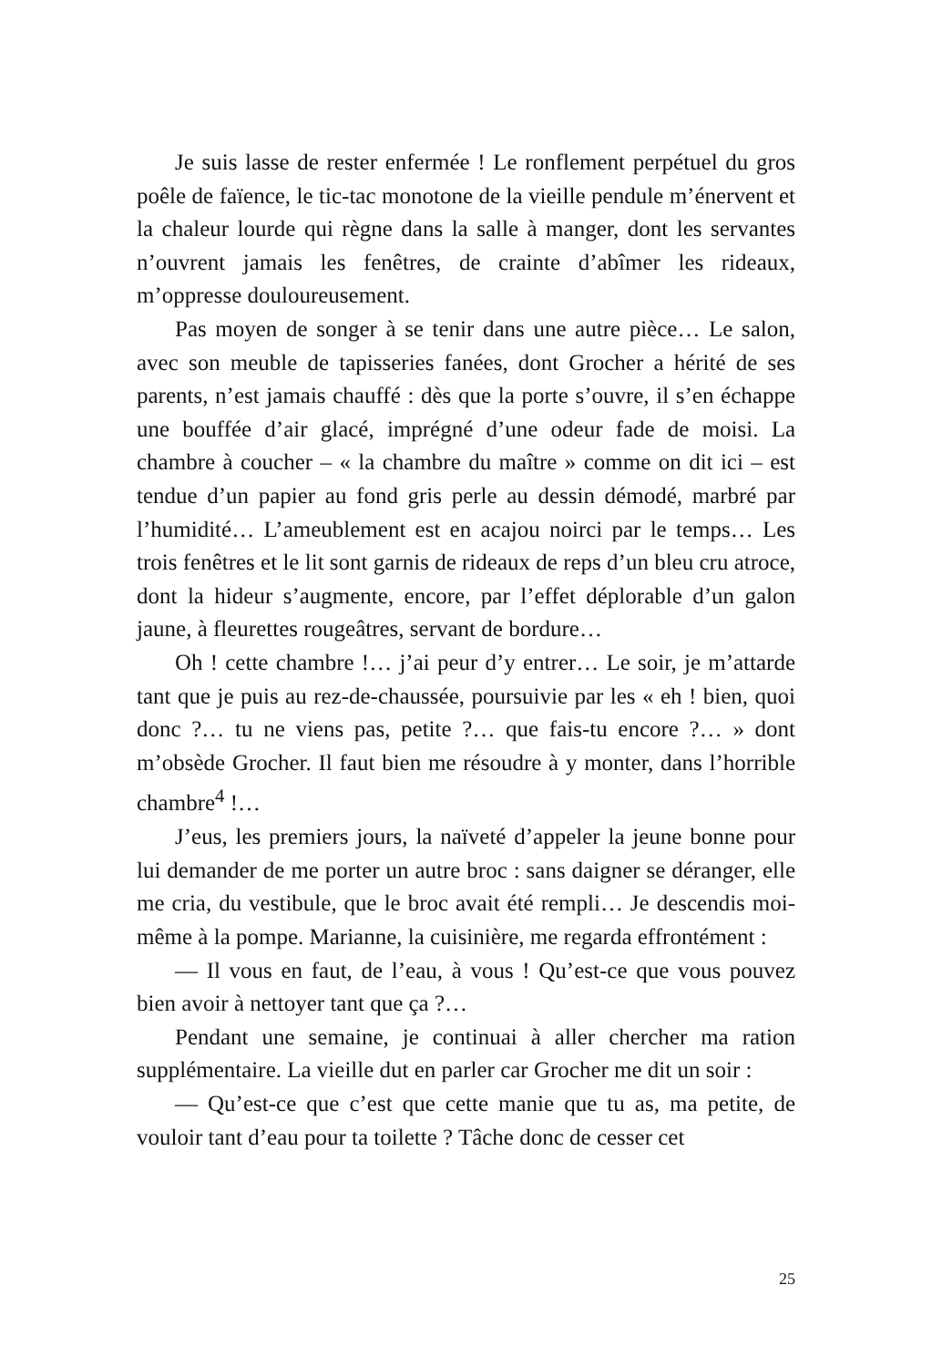Je suis lasse de rester enfermée ! Le ronflement perpétuel du gros poêle de faïence, le tic-tac monotone de la vieille pendule m’énervent et la chaleur lourde qui règne dans la salle à manger, dont les servantes n’ouvrent jamais les fenêtres, de crainte d’abîmer les rideaux, m’oppresse douloureusement.
Pas moyen de songer à se tenir dans une autre pièce… Le salon, avec son meuble de tapisseries fanées, dont Grocher a hérité de ses parents, n’est jamais chauffé : dès que la porte s’ouvre, il s’en échappe une bouffée d’air glacé, imprégné d’une odeur fade de moisi. La chambre à coucher – « la chambre du maître » comme on dit ici – est tendue d’un papier au fond gris perle au dessin démodé, marbré par l’humidité… L’ameublement est en acajou noirci par le temps… Les trois fenêtres et le lit sont garnis de rideaux de reps d’un bleu cru atroce, dont la hideur s’augmente, encore, par l’effet déplorable d’un galon jaune, à fleurettes rougeâtres, servant de bordure…
Oh ! cette chambre !… j’ai peur d’y entrer… Le soir, je m’attarde tant que je puis au rez-de-chaussée, poursuivie par les « eh ! bien, quoi donc ?… tu ne viens pas, petite ?… que fais-tu encore ?… » dont m’obsède Grocher. Il faut bien me résoudre à y monter, dans l’horrible chambre<sup>4</sup> !…
J’eus, les premiers jours, la naïveté d’appeler la jeune bonne pour lui demander de me porter un autre broc : sans daigner se déranger, elle me cria, du vestibule, que le broc avait été rempli… Je descendis moi-même à la pompe. Marianne, la cuisinière, me regarda effrontément :
— Il vous en faut, de l’eau, à vous ! Qu’est-ce que vous pouvez bien avoir à nettoyer tant que ça ?…
Pendant une semaine, je continuai à aller chercher ma ration supplémentaire. La vieille dut en parler car Grocher me dit un soir :
— Qu’est-ce que c’est que cette manie que tu as, ma petite, de vouloir tant d’eau pour ta toilette ? Tâche donc de cesser cet
25